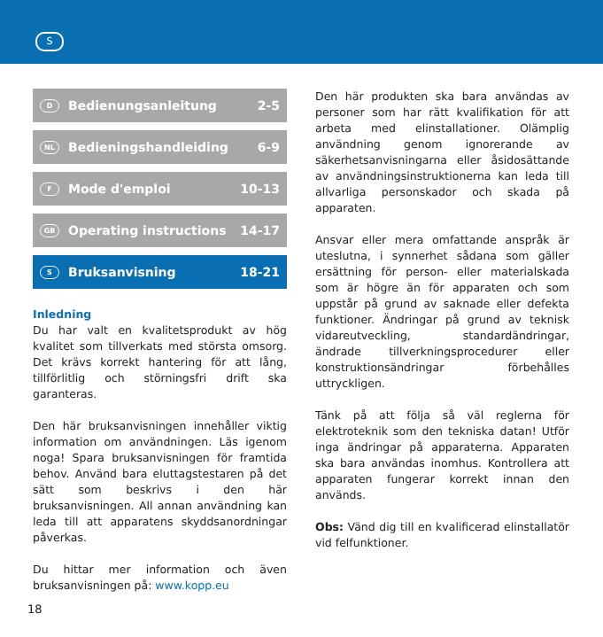S
D Bedienungsanleitung 2-5
NL Bedieningshandleiding 6-9
F Mode d'emploi 10-13
GB Operating instructions 14-17
S Bruksanvisning 18-21
Inledning
Du har valt en kvalitetsprodukt av hög kvalitet som tillverkats med största omsorg. Det krävs korrekt hantering för att lång, tillförlitlig och störningsfri drift ska garanteras.
Den här bruksanvisningen innehåller viktig information om användningen. Läs igenom noga! Spara bruksanvisningen för framtida behov. Använd bara eluttagstestaren på det sätt som beskrivs i den här bruksanvisningen. All annan användning kan leda till att apparatens skyddsanordningar påverkas.
Du hittar mer information och även bruksanvisningen på: www.kopp.eu
Den här produkten ska bara användas av personer som har rätt kvalifikation för att arbeta med elinstallationer. Olämplig användning genom ignorerande av säkerhetsanvisningarna eller åsidosättande av användningsinstruktionerna kan leda till allvarliga personskador och skada på apparaten.
Ansvar eller mera omfattande anspråk är uteslutna, i synnerhet sådana som gäller ersättning för person- eller materialskada som är högre än för apparaten och som uppstår på grund av saknade eller defekta funktioner. Ändringar på grund av teknisk vidareutveckling, standardändringar, ändrade tillverkningsprocedurer eller konstruktionsändringar förbehålles uttryckligen.
Tänk på att följa så väl reglerna för elektroteknik som den tekniska datan! Utför inga ändringar på apparaterna. Apparaten ska bara användas inomhus. Kontrollera att apparaten fungerar korrekt innan den används.
Obs: Vänd dig till en kvalificerad elinstallatör vid felfunktioner.
18